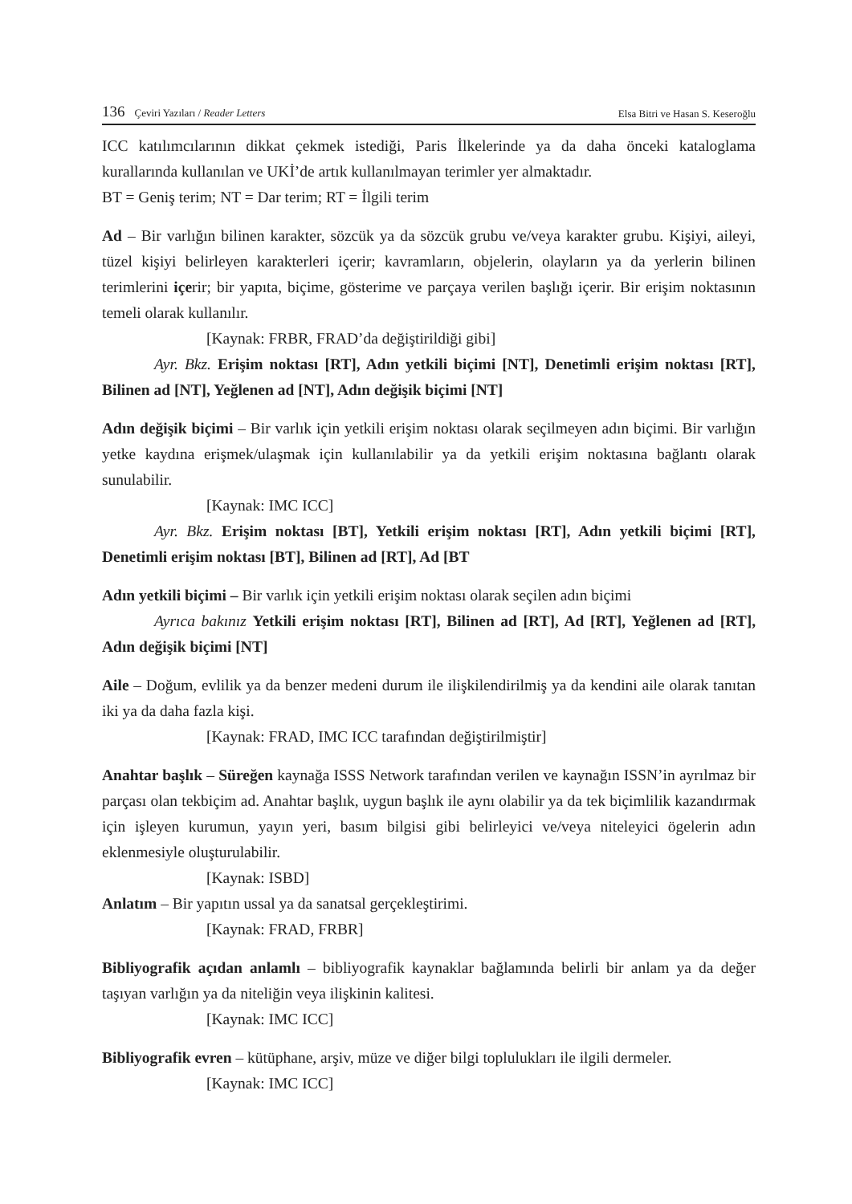136 Çeviri Yazıları / Reader Letters
Elsa Bitri ve Hasan S. Keseroğlu
ICC katılımcılarının dikkat çekmek istediği, Paris İlkelerinde ya da daha önceki kataloglama kurallarında kullanılan ve UKİ’de artık kullanılmayan terimler yer almaktadır.
BT = Geniş terim; NT = Dar terim; RT = İlgili terim
Ad – Bir varlığın bilinen karakter, sözcük ya da sözcük grubu ve/veya karakter grubu. Kişiyi, aileyi, tüzel kişiyi belirleyen karakterleri içerir; kavramların, objelerin, olayların ya da yerlerin bilinen terimlerini içerir; bir yapıta, biçime, gösterime ve parçaya verilen başlığı içerir. Bir erişim noktasının temeli olarak kullanılır.
[Kaynak: FRBR, FRAD’da değiştirildiği gibi]
Ayr. Bkz. Erişim noktası [RT], Adın yetkili biçimi [NT], Denetimli erişim noktası [RT], Bilinen ad [NT], Yeğlenen ad [NT], Adın değişik biçimi [NT]
Adın değişik biçimi – Bir varlık için yetkili erişim noktası olarak seçilmeyen adın biçimi. Bir varlığın yetke kaydına erişmek/ulaşmak için kullanılabilir ya da yetkili erişim noktasına bağlantı olarak sunulabilir.
[Kaynak: IMC ICC]
Ayr. Bkz. Erişim noktası [BT], Yetkili erişim noktası [RT], Adın yetkili biçimi [RT], Denetimli erişim noktası [BT], Bilinen ad [RT], Ad [BT
Adın yetkili biçimi – Bir varlık için yetkili erişim noktası olarak seçilen adın biçimi
Ayrıca bakınız Yetkili erişim noktası [RT], Bilinen ad [RT], Ad [RT], Yeğlenen ad [RT], Adın değişik biçimi [NT]
Aile – Doğum, evlilik ya da benzer medeni durum ile ilişkilendirilmiş ya da kendini aile olarak tanıtan iki ya da daha fazla kişi.
[Kaynak: FRAD, IMC ICC tarafından değiştirilmiştir]
Anahtar başlık – Süreğen kaynağa ISSS Network tarafından verilen ve kaynağın ISSN’in ayrılmaz bir parçası olan tekbiçim ad. Anahtar başlık, uygun başlık ile aynı olabilir ya da tek biçimlilik kazandırmak için işleyen kurumun, yayın yeri, basım bilgisi gibi belirleyici ve/veya niteleyici ögelerin adın eklenmesiyle oluşturulabilir.
[Kaynak: ISBD]
Anlatım – Bir yapıtın ussal ya da sanatsal gerçekleştirimi.
[Kaynak: FRAD, FRBR]
Bibliyografik açıdan anlamlı – bibliyografik kaynaklar bağlamında belirli bir anlam ya da değer taşıyan varlığın ya da niteliğin veya ilişkinin kalitesi.
[Kaynak: IMC ICC]
Bibliyografik evren – kütüphane, arşiv, müze ve diğer bilgi toplulukları ile ilgili dermeler.
[Kaynak: IMC ICC]